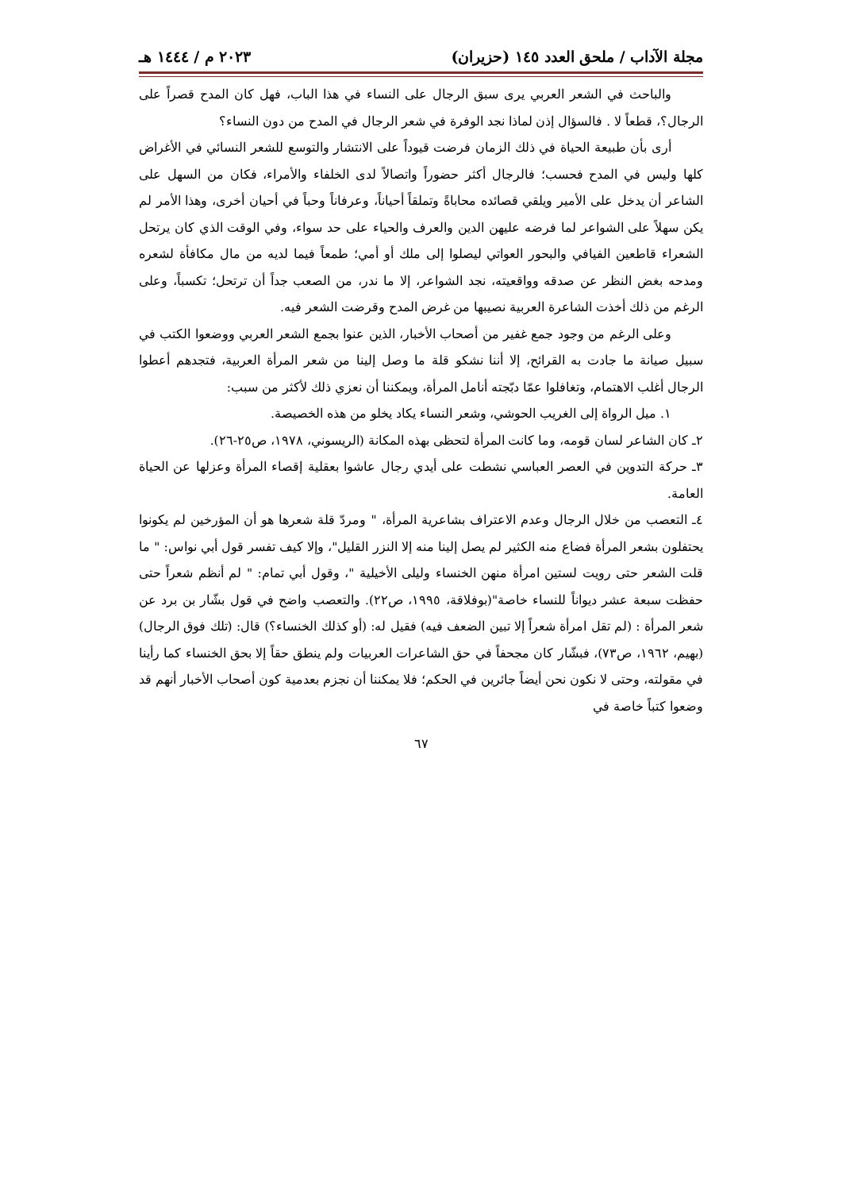مجلة الآداب / ملحق العدد ١٤٥ (حزيران) ٢٠٢٣ م / ١٤٤٤ هـ
والباحث في الشعر العربي يرى سبق الرجال على النساء في هذا الباب، فهل كان المدح قصراً على الرجال؟، قطعاً لا . فالسؤال إذن لماذا نجد الوفرة في شعر الرجال في المدح من دون النساء؟
أرى بأن طبيعة الحياة في ذلك الزمان فرضت قيوداً على الانتشار والتوسع للشعر النسائي في الأغراض كلها وليس في المدح فحسب؛ فالرجال أكثر حضوراً واتصالاً لدى الخلفاء والأمراء، فكان من السهل على الشاعر أن يدخل على الأمير ويلقي قصائده محاباةً وتملقاً أحياناً، وعرفاناً وحباً في أحيان أخرى، وهذا الأمر لم يكن سهلاً على الشواعر لما فرضه عليهن الدين والعرف والحياء على حد سواء، وفي الوقت الذي كان يرتحل الشعراء قاطعين الفيافي والبحور العواتي ليصلوا إلى ملك أو أمي؛ طمعاً فيما لديه من مال مكافأة لشعره ومدحه بغض النظر عن صدقه وواقعيته، نجد الشواعر، إلا ما ندر، من الصعب جداً أن ترتحل؛ تكسباً، وعلى الرغم من ذلك أخذت الشاعرة العربية نصيبها من غرض المدح وقرضت الشعر فيه.
وعلى الرغم من وجود جمع غفير من أصحاب الأخبار، الذين عنوا بجمع الشعر العربي ووضعوا الكتب في سبيل صيانة ما جادت به القرائح، إلا أننا نشكو قلة ما وصل إلينا من شعر المرأة العربية، فتجدهم أعطوا الرجال أغلب الاهتمام، وتغافلوا عمّا دبّجته أنامل المرأة، ويمكننا أن نعزي ذلك لأكثر من سبب:
١. ميل الرواة إلى الغريب الحوشي، وشعر النساء يكاد يخلو من هذه الخصيصة.
٢ـ كان الشاعر لسان قومه، وما كانت المرأة لتحظى بهذه المكانة (الريسوني، ١٩٧٨، ص٢٥-٢٦).
٣ـ حركة التدوين في العصر العباسي نشطت على أيدي رجال عاشوا بعقلية إقصاء المرأة وعزلها عن الحياة العامة.
٤ـ التعصب من خلال الرجال وعدم الاعتراف بشاعرية المرأة، " ومردّ قلة شعرها هو أن المؤرخين لم يكونوا يحتفلون بشعر المرأة فضاع منه الكثير لم يصل إلينا منه إلا النزر القليل"، وإلا كيف تفسر قول أبي نواس: " ما قلت الشعر حتى رويت لستين امرأة منهن الخنساء وليلى الأخيلية "، وقول أبي تمام: " لم أنظم شعراً حتى حفظت سبعة عشر ديواناً للنساء خاصة"(بوفلاقة، ١٩٩٥، ص٢٢). والتعصب واضح في قول بشّار بن برد عن شعر المرأة : (لم تقل امرأة شعراً إلا تبين الضعف فيه) فقيل له: (أو كذلك الخنساء؟) قال: (تلك فوق الرجال) (بهيم، ١٩٦٢، ص٧٣)، فبشّار كان مجحفاً في حق الشاعرات العربيات ولم ينطق حقاً إلا بحق الخنساء كما رأينا في مقولته، وحتى لا نكون نحن أيضاً جائرين في الحكم؛ فلا يمكننا أن نجزم بعدمية كون أصحاب الأخبار أنهم قد وضعوا كتباً خاصة في
٦٧